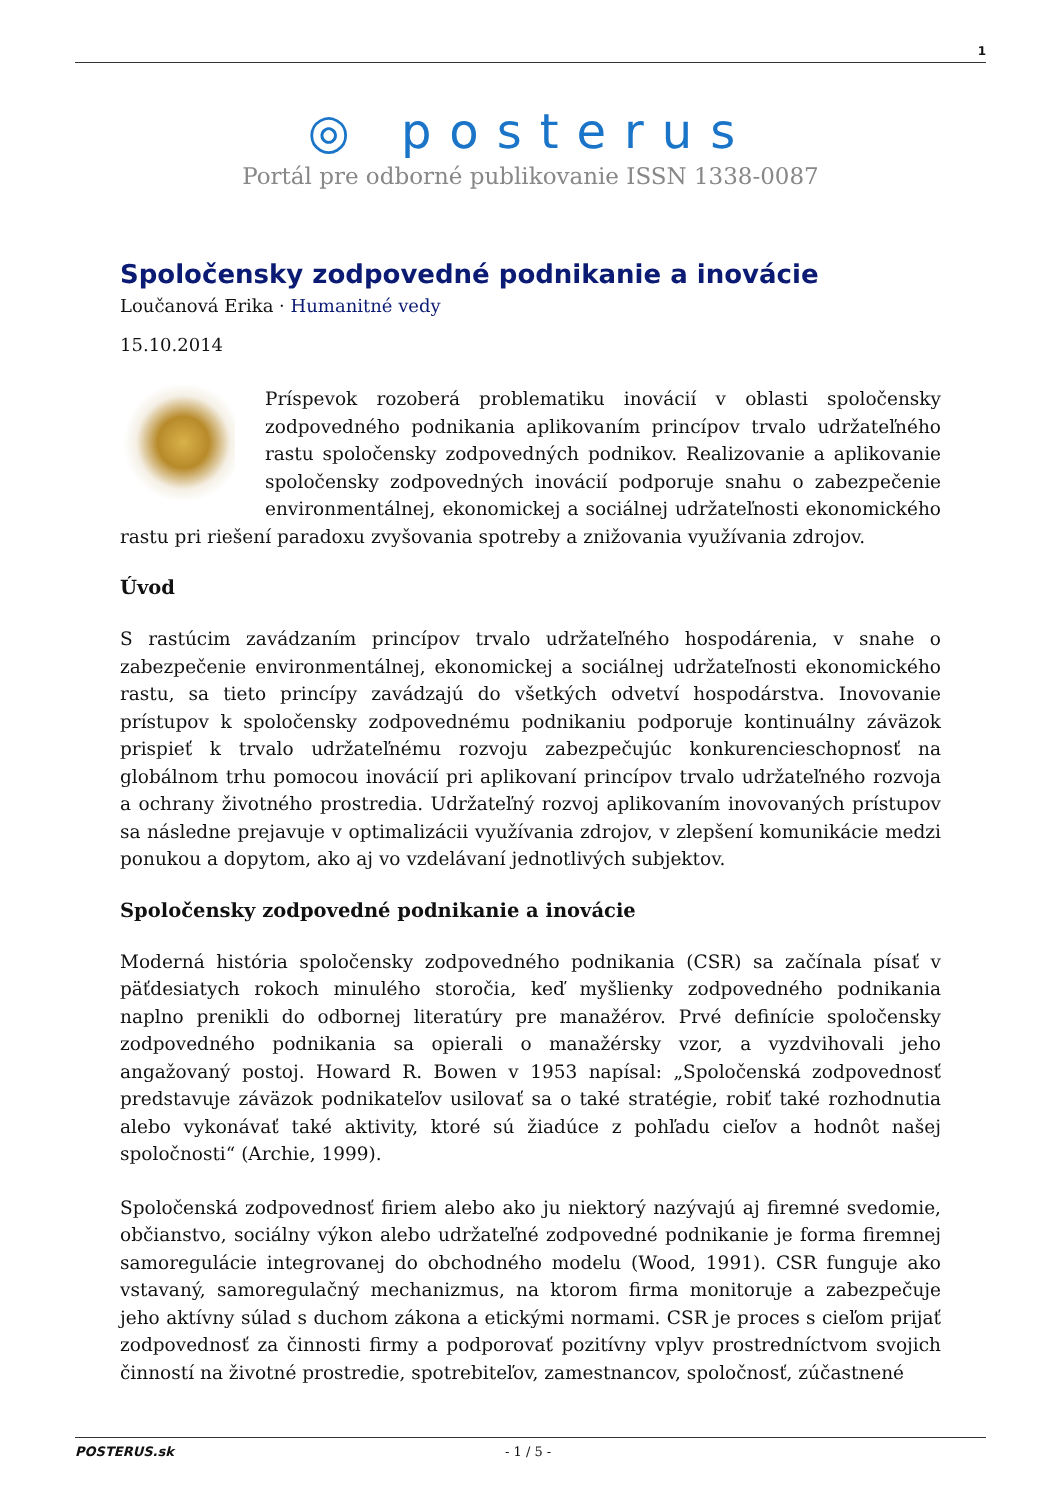1
◎ posterus
Portál pre odborné publikovanie ISSN 1338-0087
Spoločensky zodpovedné podnikanie a inovácie
Loučanová Erika · Humanitné vedy
15.10.2014
Príspevok rozoberá problematiku inovácií v oblasti spoločensky zodpovedného podnikania aplikovaním princípov trvalo udržateľného rastu spoločensky zodpovedných podnikov. Realizovanie a aplikovanie spoločensky zodpovedných inovácií podporuje snahu o zabezpečenie environmentálnej, ekonomickej a sociálnej udržateľnosti ekonomického rastu pri riešení paradoxu zvyšovania spotreby a znižovania využívania zdrojov.
Úvod
S rastúcim zavádzaním princípov trvalo udržateľného hospodárenia, v snahe o zabezpečenie environmentálnej, ekonomickej a sociálnej udržateľnosti ekonomického rastu, sa tieto princípy zavádzajú do všetkých odvetví hospodárstva. Inovovanie prístupov k spoločensky zodpovednému podnikaniu podporuje kontinuálny záväzok prispieť k trvalo udržateľnému rozvoju zabezpečujúc konkurencieschopnosť na globálnom trhu pomocou inovácií pri aplikovaní princípov trvalo udržateľného rozvoja a ochrany životného prostredia. Udržateľný rozvoj aplikovaním inovovaných prístupov sa následne prejavuje v optimalizácii využívania zdrojov, v zlepšení komunikácie medzi ponukou a dopytom, ako aj vo vzdelávaní jednotlivých subjektov.
Spoločensky zodpovedné podnikanie a inovácie
Moderná história spoločensky zodpovedného podnikania (CSR) sa začínala písať v päťdesiatych rokoch minulého storočia, keď myšlienky zodpovedného podnikania naplno prenikli do odbornej literatúry pre manažérov. Prvé definície spoločensky zodpovedného podnikania sa opierali o manažérsky vzor, a vyzdvihovali jeho angažovaný postoj. Howard R. Bowen v 1953 napísal: „Spoločenská zodpovednosť predstavuje záväzok podnikateľov usilovať sa o také stratégie, robiť také rozhodnutia alebo vykonávať také aktivity, ktoré sú žiadúce z pohľadu cieľov a hodnôt našej spoločnosti“ (Archie, 1999).
Spoločenská zodpovednosť firiem alebo ako ju niektorý nazývajú aj firemné svedomie, občianstvo, sociálny výkon alebo udržateľné zodpovedné podnikanie je forma firemnej samoregulácie integrovanej do obchodného modelu (Wood, 1991). CSR funguje ako vstavaný, samoregulačný mechanizmus, na ktorom firma monitoruje a zabezpečuje jeho aktívny súlad s duchom zákona a etickými normami. CSR je proces s cieľom prijať zodpovednosť za činnosti firmy a podporovať pozitívny vplyv prostredníctvom svojich činností na životné prostredie, spotrebiteľov, zamestnancov, spoločnosť, zúčastnené
POSTERUS.sk - 1 / 5 -